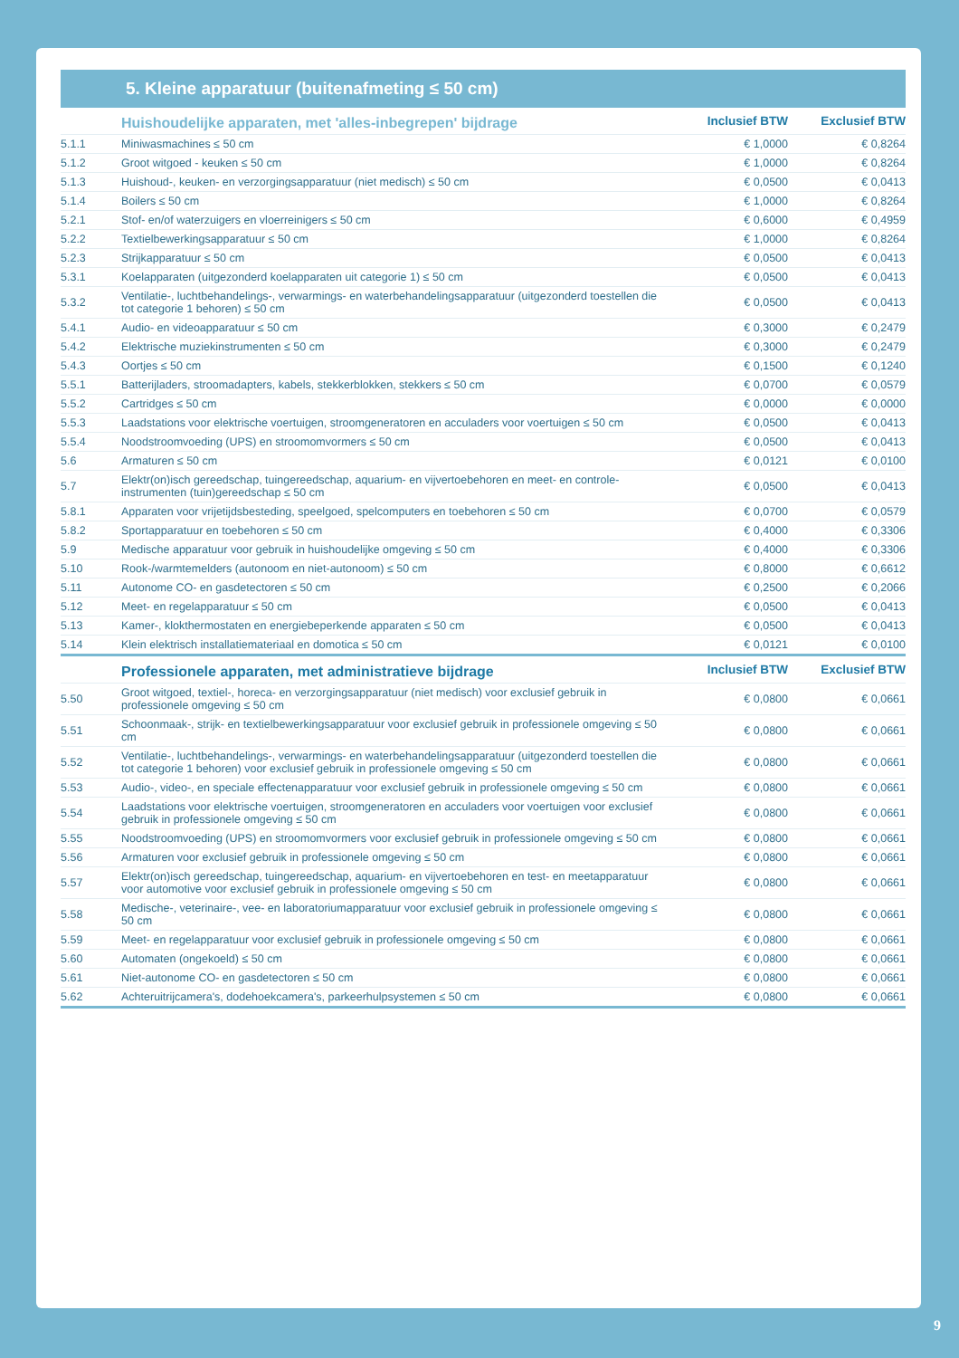5. Kleine apparatuur (buitenafmeting ≤ 50 cm)
| | Huishoudelijke apparaten, met 'alles-inbegrepen' bijdrage | Inclusief BTW | Exclusief BTW |
| --- | --- | --- | --- |
| 5.1.1 | Miniwasmachines ≤ 50 cm | € 1,0000 | € 0,8264 |
| 5.1.2 | Groot witgoed - keuken ≤ 50 cm | € 1,0000 | € 0,8264 |
| 5.1.3 | Huishoud-, keuken- en verzorgingsapparatuur (niet medisch) ≤ 50 cm | € 0,0500 | € 0,0413 |
| 5.1.4 | Boilers ≤ 50 cm | € 1,0000 | € 0,8264 |
| 5.2.1 | Stof- en/of waterzuigers en vloerreinigers ≤ 50 cm | € 0,6000 | € 0,4959 |
| 5.2.2 | Textielbewerkingsapparatuur ≤ 50 cm | € 1,0000 | € 0,8264 |
| 5.2.3 | Strijkapparatuur ≤ 50 cm | € 0,0500 | € 0,0413 |
| 5.3.1 | Koelapparaten (uitgezonderd koelapparaten uit categorie 1) ≤ 50 cm | € 0,0500 | € 0,0413 |
| 5.3.2 | Ventilatie-, luchtbehandelings-, verwarmings- en waterbehandelingsapparatuur (uitgezonderd toestellen die tot categorie 1 behoren) ≤ 50 cm | € 0,0500 | € 0,0413 |
| 5.4.1 | Audio- en videoapparatuur ≤ 50 cm | € 0,3000 | € 0,2479 |
| 5.4.2 | Elektrische muziekinstrumenten ≤ 50 cm | € 0,3000 | € 0,2479 |
| 5.4.3 | Oortjes ≤ 50 cm | € 0,1500 | € 0,1240 |
| 5.5.1 | Batterijladers, stroomadapters, kabels, stekkerblokken, stekkers ≤ 50 cm | € 0,0700 | € 0,0579 |
| 5.5.2 | Cartridges ≤ 50 cm | € 0,0000 | € 0,0000 |
| 5.5.3 | Laadstations voor elektrische voertuigen, stroomgeneratoren en acculaders voor voertuigen ≤ 50 cm | € 0,0500 | € 0,0413 |
| 5.5.4 | Noodstroomvoeding (UPS) en stroomomvormers ≤ 50 cm | € 0,0500 | € 0,0413 |
| 5.6 | Armaturen ≤ 50 cm | € 0,0121 | € 0,0100 |
| 5.7 | Elektr(on)isch gereedschap, tuingereedschap, aquarium- en vijvertoebehoren en meet- en controle-instrumenten (tuin)gereedschap ≤ 50 cm | € 0,0500 | € 0,0413 |
| 5.8.1 | Apparaten voor vrijetijdsbesteding, speelgoed, spelcomputers en toebehoren ≤ 50 cm | € 0,0700 | € 0,0579 |
| 5.8.2 | Sportapparatuur en toebehoren ≤ 50 cm | € 0,4000 | € 0,3306 |
| 5.9 | Medische apparatuur voor gebruik in huishoudelijke omgeving ≤ 50 cm | € 0,4000 | € 0,3306 |
| 5.10 | Rook-/warmtemelders (autonoom en niet-autonoom) ≤ 50 cm | € 0,8000 | € 0,6612 |
| 5.11 | Autonome CO- en gasdetectoren ≤ 50 cm | € 0,2500 | € 0,2066 |
| 5.12 | Meet- en regelapparatuur ≤ 50 cm | € 0,0500 | € 0,0413 |
| 5.13 | Kamer-, klokthermostaten en energiebeperkende apparaten ≤ 50 cm | € 0,0500 | € 0,0413 |
| 5.14 | Klein elektrisch installatiemateriaal en domotica ≤ 50 cm | € 0,0121 | € 0,0100 |
| | Professionele apparaten, met administratieve bijdrage | Inclusief BTW | Exclusief BTW |
| 5.50 | Groot witgoed, textiel-, horeca- en verzorgingsapparatuur (niet medisch) voor exclusief gebruik in professionele omgeving ≤ 50 cm | € 0,0800 | € 0,0661 |
| 5.51 | Schoonmaak-, strijk- en textielbewerkingsapparatuur voor exclusief gebruik in professionele omgeving ≤ 50 cm | € 0,0800 | € 0,0661 |
| 5.52 | Ventilatie-, luchtbehandelings-, verwarmings- en waterbehandelingsapparatuur (uitgezonderd toestellen die tot categorie 1 behoren) voor exclusief gebruik in professionele omgeving ≤ 50 cm | € 0,0800 | € 0,0661 |
| 5.53 | Audio-, video-, en speciale effectenapparatuur voor exclusief gebruik in professionele omgeving ≤ 50 cm | € 0,0800 | € 0,0661 |
| 5.54 | Laadstations voor elektrische voertuigen, stroomgeneratoren en acculaders voor voertuigen voor exclusief gebruik in professionele omgeving ≤ 50 cm | € 0,0800 | € 0,0661 |
| 5.55 | Noodstroomvoeding (UPS) en stroomomvormers voor exclusief gebruik in professionele omgeving ≤ 50 cm | € 0,0800 | € 0,0661 |
| 5.56 | Armaturen voor exclusief gebruik in professionele omgeving ≤ 50 cm | € 0,0800 | € 0,0661 |
| 5.57 | Elektr(on)isch gereedschap, tuingereedschap, aquarium- en vijvertoebehoren en test- en meetapparatuur voor automotive voor exclusief gebruik in professionele omgeving ≤ 50 cm | € 0,0800 | € 0,0661 |
| 5.58 | Medische-, veterinaire-, vee- en laboratoriumapparatuur voor exclusief gebruik in professionele omgeving ≤ 50 cm | € 0,0800 | € 0,0661 |
| 5.59 | Meet- en regelapparatuur voor exclusief gebruik in professionele omgeving ≤ 50 cm | € 0,0800 | € 0,0661 |
| 5.60 | Automaten (ongekoeld) ≤ 50 cm | € 0,0800 | € 0,0661 |
| 5.61 | Niet-autonome CO- en gasdetectoren ≤ 50 cm | € 0,0800 | € 0,0661 |
| 5.62 | Achteruitrijcamera's, dodehoekcamera's, parkeerhulpsystemen ≤ 50 cm | € 0,0800 | € 0,0661 |
9